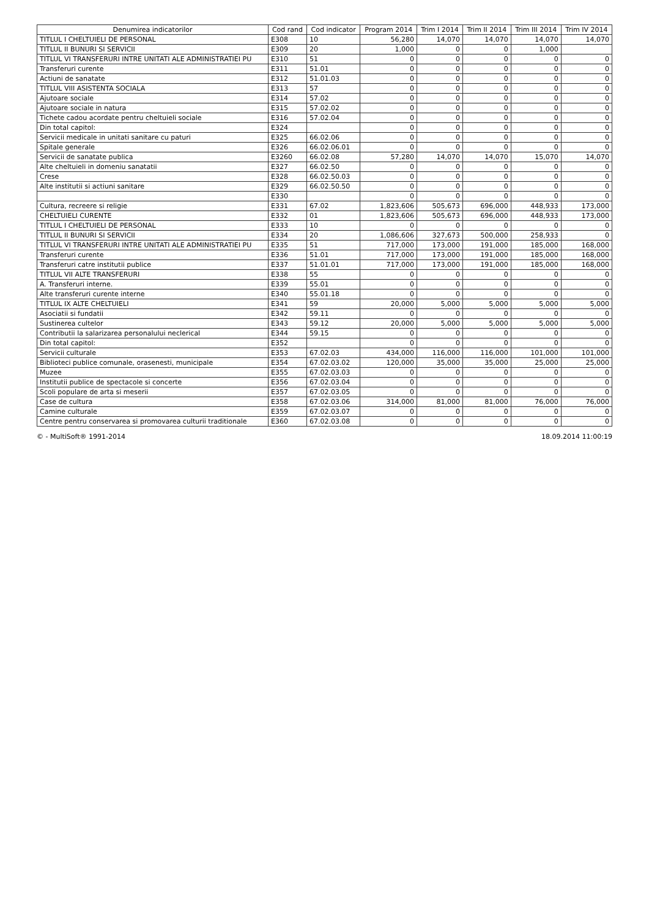| Denumirea indicatorilor | Cod rand | Cod indicator | Program 2014 | Trim I 2014 | Trim II 2014 | Trim III 2014 | Trim IV 2014 |
| --- | --- | --- | --- | --- | --- | --- | --- |
| TITLUL I CHELTUIELI DE PERSONAL | E308 | 10 | 56,280 | 14,070 | 14,070 | 14,070 | 14,070 |
| TITLUL II BUNURI SI SERVICII | E309 | 20 | 1,000 | 0 | 0 | 1,000 | |
| TITLUL VI TRANSFERURI INTRE UNITATI ALE ADMINISTRATIEI PU | E310 | 51 | 0 | 0 | 0 | 0 | 0 |
| Transferuri curente | E311 | 51.01 | 0 | 0 | 0 | 0 | 0 |
| Actiuni de sanatate | E312 | 51.01.03 | 0 | 0 | 0 | 0 | 0 |
| TITLUL VIII ASISTENTA SOCIALA | E313 | 57 | 0 | 0 | 0 | 0 | 0 |
| Ajutoare sociale | E314 | 57.02 | 0 | 0 | 0 | 0 | 0 |
| Ajutoare sociale in natura | E315 | 57.02.02 | 0 | 0 | 0 | 0 | 0 |
| Tichete cadou acordate pentru cheltuieli sociale | E316 | 57.02.04 | 0 | 0 | 0 | 0 | 0 |
| Din total capitol: | E324 | | 0 | 0 | 0 | 0 | 0 |
| Servicii medicale in unitati sanitare cu paturi | E325 | 66.02.06 | 0 | 0 | 0 | 0 | 0 |
| Spitale generale | E326 | 66.02.06.01 | 0 | 0 | 0 | 0 | 0 |
| Servicii de sanatate publica | E3260 | 66.02.08 | 57,280 | 14,070 | 14,070 | 15,070 | 14,070 |
| Alte cheltuieli in domeniu sanatatii | E327 | 66.02.50 | 0 | 0 | 0 | 0 | 0 |
| Crese | E328 | 66.02.50.03 | 0 | 0 | 0 | 0 | 0 |
| Alte institutii si actiuni sanitare | E329 | 66.02.50.50 | 0 | 0 | 0 | 0 | 0 |
| | E330 | | 0 | 0 | 0 | 0 | 0 |
| Cultura, recreere si religie | E331 | 67.02 | 1,823,606 | 505,673 | 696,000 | 448,933 | 173,000 |
| CHELTUIELI CURENTE | E332 | 01 | 1,823,606 | 505,673 | 696,000 | 448,933 | 173,000 |
| TITLUL I CHELTUIELI DE PERSONAL | E333 | 10 | 0 | 0 | 0 | 0 | 0 |
| TITLUL II BUNURI SI SERVICII | E334 | 20 | 1,086,606 | 327,673 | 500,000 | 258,933 | 0 |
| TITLUL VI TRANSFERURI INTRE UNITATI ALE ADMINISTRATIEI PU | E335 | 51 | 717,000 | 173,000 | 191,000 | 185,000 | 168,000 |
| Transferuri curente | E336 | 51.01 | 717,000 | 173,000 | 191,000 | 185,000 | 168,000 |
| Transferuri catre institutii publice | E337 | 51.01.01 | 717,000 | 173,000 | 191,000 | 185,000 | 168,000 |
| TITLUL VII ALTE TRANSFERURI | E338 | 55 | 0 | 0 | 0 | 0 | 0 |
| A. Transferuri interne. | E339 | 55.01 | 0 | 0 | 0 | 0 | 0 |
| Alte transferuri curente interne | E340 | 55.01.18 | 0 | 0 | 0 | 0 | 0 |
| TITLUL IX ALTE CHELTUIELI | E341 | 59 | 20,000 | 5,000 | 5,000 | 5,000 | 5,000 |
| Asociatii si fundatii | E342 | 59.11 | 0 | 0 | 0 | 0 | 0 |
| Sustinerea cultelor | E343 | 59.12 | 20,000 | 5,000 | 5,000 | 5,000 | 5,000 |
| Contributii la salarizarea personalului neclerical | E344 | 59.15 | 0 | 0 | 0 | 0 | 0 |
| Din total capitol: | E352 | | 0 | 0 | 0 | 0 | 0 |
| Servicii culturale | E353 | 67.02.03 | 434,000 | 116,000 | 116,000 | 101,000 | 101,000 |
| Biblioteci publice comunale, orasenesti, municipale | E354 | 67.02.03.02 | 120,000 | 35,000 | 35,000 | 25,000 | 25,000 |
| Muzee | E355 | 67.02.03.03 | 0 | 0 | 0 | 0 | 0 |
| Institutii publice de spectacole si concerte | E356 | 67.02.03.04 | 0 | 0 | 0 | 0 | 0 |
| Scoli populare de arta si meserii | E357 | 67.02.03.05 | 0 | 0 | 0 | 0 | 0 |
| Case de cultura | E358 | 67.02.03.06 | 314,000 | 81,000 | 81,000 | 76,000 | 76,000 |
| Camine culturale | E359 | 67.02.03.07 | 0 | 0 | 0 | 0 | 0 |
| Centre pentru conservarea si promovarea culturii traditionale | E360 | 67.02.03.08 | 0 | 0 | 0 | 0 | 0 |
© - MultiSoft® 1991-2014 18.09.2014 11:00:19